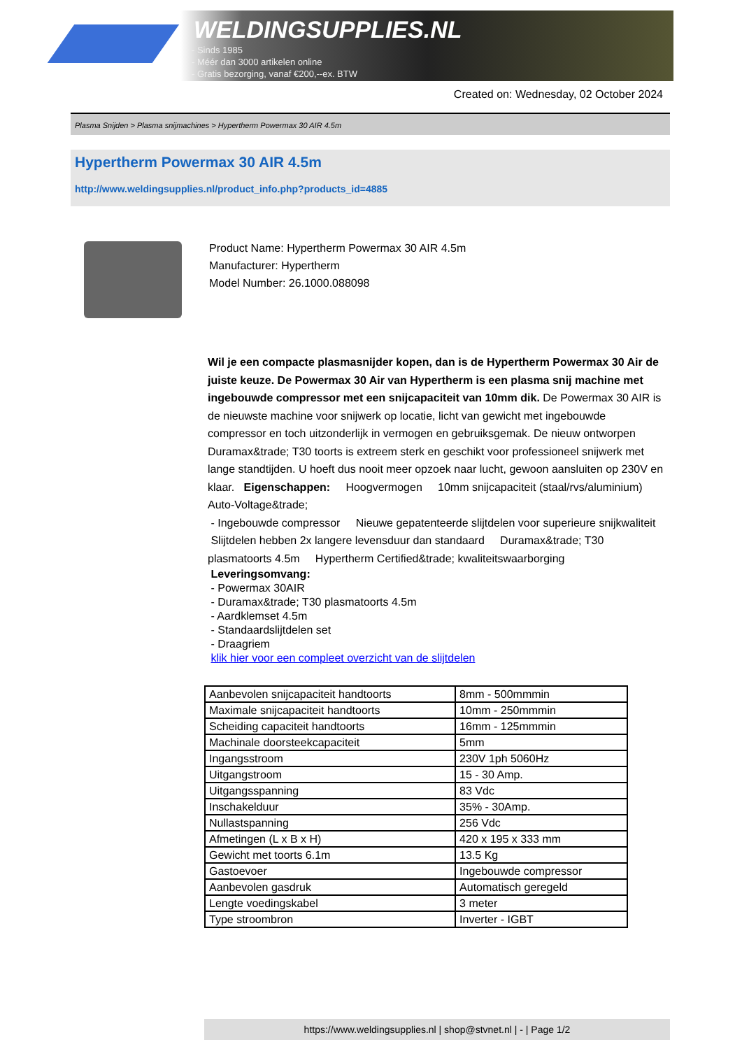WELDINGSUPPLIES.NL
- Sinds 1985
- Méér dan 3000 artikelen online
- Gratis bezorging, vanaf €200,--ex. BTW
Created on: Wednesday, 02 October 2024
Plasma Snijden > Plasma snijmachines > Hypertherm Powermax 30 AIR 4.5m
Hypertherm Powermax 30 AIR 4.5m
http://www.weldingsupplies.nl/product_info.php?products_id=4885
Product Name: Hypertherm Powermax 30 AIR 4.5m
Manufacturer: Hypertherm
Model Number: 26.1000.088098
Wil je een compacte plasmasnijder kopen, dan is de Hypertherm Powermax 30 Air de juiste keuze. De Powermax 30 Air van Hypertherm is een plasma snij machine met ingebouwde compressor met een snijcapaciteit van 10mm dik. De Powermax 30 AIR is de nieuwste machine voor snijwerk op locatie, licht van gewicht met ingebouwde compressor en toch uitzonderlijk in vermogen en gebruiksgemak. De nieuw ontworpen Duramax&trade; T30 toorts is extreem sterk en geschikt voor professioneel snijwerk met lange standtijden. U hoeft dus nooit meer opzoek naar lucht, gewoon aansluiten op 230V en klaar. Eigenschappen: Hoogvermogen 10mm snijcapaciteit (staal/rvs/aluminium) Auto-Voltage&trade;
- Ingebouwde compressor Nieuwe gepatenteerde slijtdelen voor superieure snijkwaliteit Slijtdelen hebben 2x langere levensduur dan standaard Duramax&trade; T30 plasmatoorts 4.5m Hypertherm Certified&trade; kwaliteitswaarborging
Leveringsomvang:
- Powermax 30AIR
- Duramax&trade; T30 plasmatoorts 4.5m
- Aardklemset 4.5m
- Standaardslijtdelen set
- Draagriem
klik hier voor een compleet overzicht van de slijtdelen
| Aanbevolen snijcapaciteit handtoorts | 8mm - 500mmmin |
| Maximale snijcapaciteit handtoorts | 10mm - 250mmmin |
| Scheiding capaciteit handtoorts | 16mm - 125mmmin |
| Machinale doorsteekcapaciteit | 5mm |
| Ingangsstroom | 230V 1ph 5060Hz |
| Uitgangstroom | 15 - 30 Amp. |
| Uitgangsspanning | 83 Vdc |
| Inschakelduur | 35% - 30Amp. |
| Nullastspanning | 256 Vdc |
| Afmetingen (L x B x H) | 420 x 195 x 333 mm |
| Gewicht met toorts 6.1m | 13.5 Kg |
| Gastoevoer | Ingebouwde compressor |
| Aanbevolen gasdruk | Automatisch geregeld |
| Lengte voedingskabel | 3 meter |
| Type stroombron | Inverter - IGBT |
https://www.weldingsupplies.nl | shop@stvnet.nl | - | Page 1/2